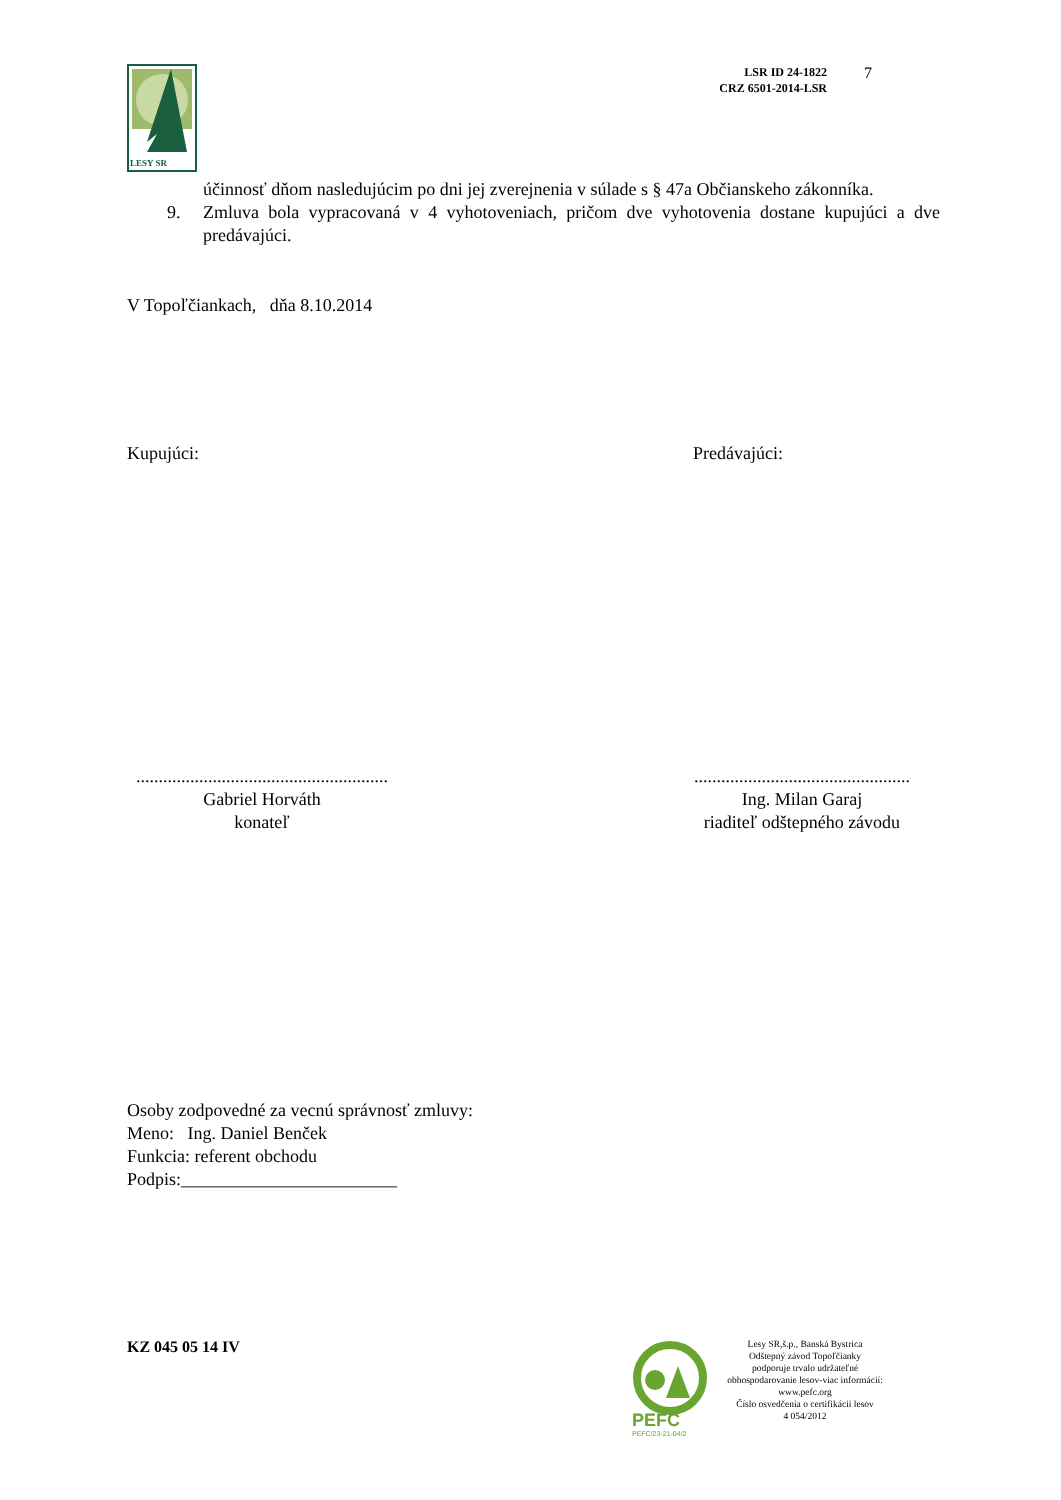LESY SR
LSR ID 24-1822
CRZ 6501-2014-LSR
7
účinnosť dňom nasledujúcim po dni jej zverejnenia v súlade s § 47a Občianskeho zákonníka.
9. Zmluva bola vypracovaná v 4 vyhotoveniach, pričom dve vyhotovenia dostane kupujúci a dve predávajúci.
V Topoľčiankach, dňa 8.10.2014
Kupujúci: Predávajúci:
........................................................
Gabriel Horváth
konateľ
................................................
Ing. Milan Garaj
riaditeľ odštepného závodu
Osoby zodpovedné za vecnú správnosť zmluvy:
Meno: Ing. Daniel Benček
Funkcia: referent obchodu
Podpis:________________________
KZ 045 05 14 IV
PEFC
PEFC/23-21-04/2
Lesy SR,š.p., Banská Bystrica
Odštepný závod Topoľčianky
podporuje trvalo udržateľné
obhospodarovanie lesov-viac informácií:
www.pefc.org
Číslo osvedčenia o certifikácii lesov
4 054/2012